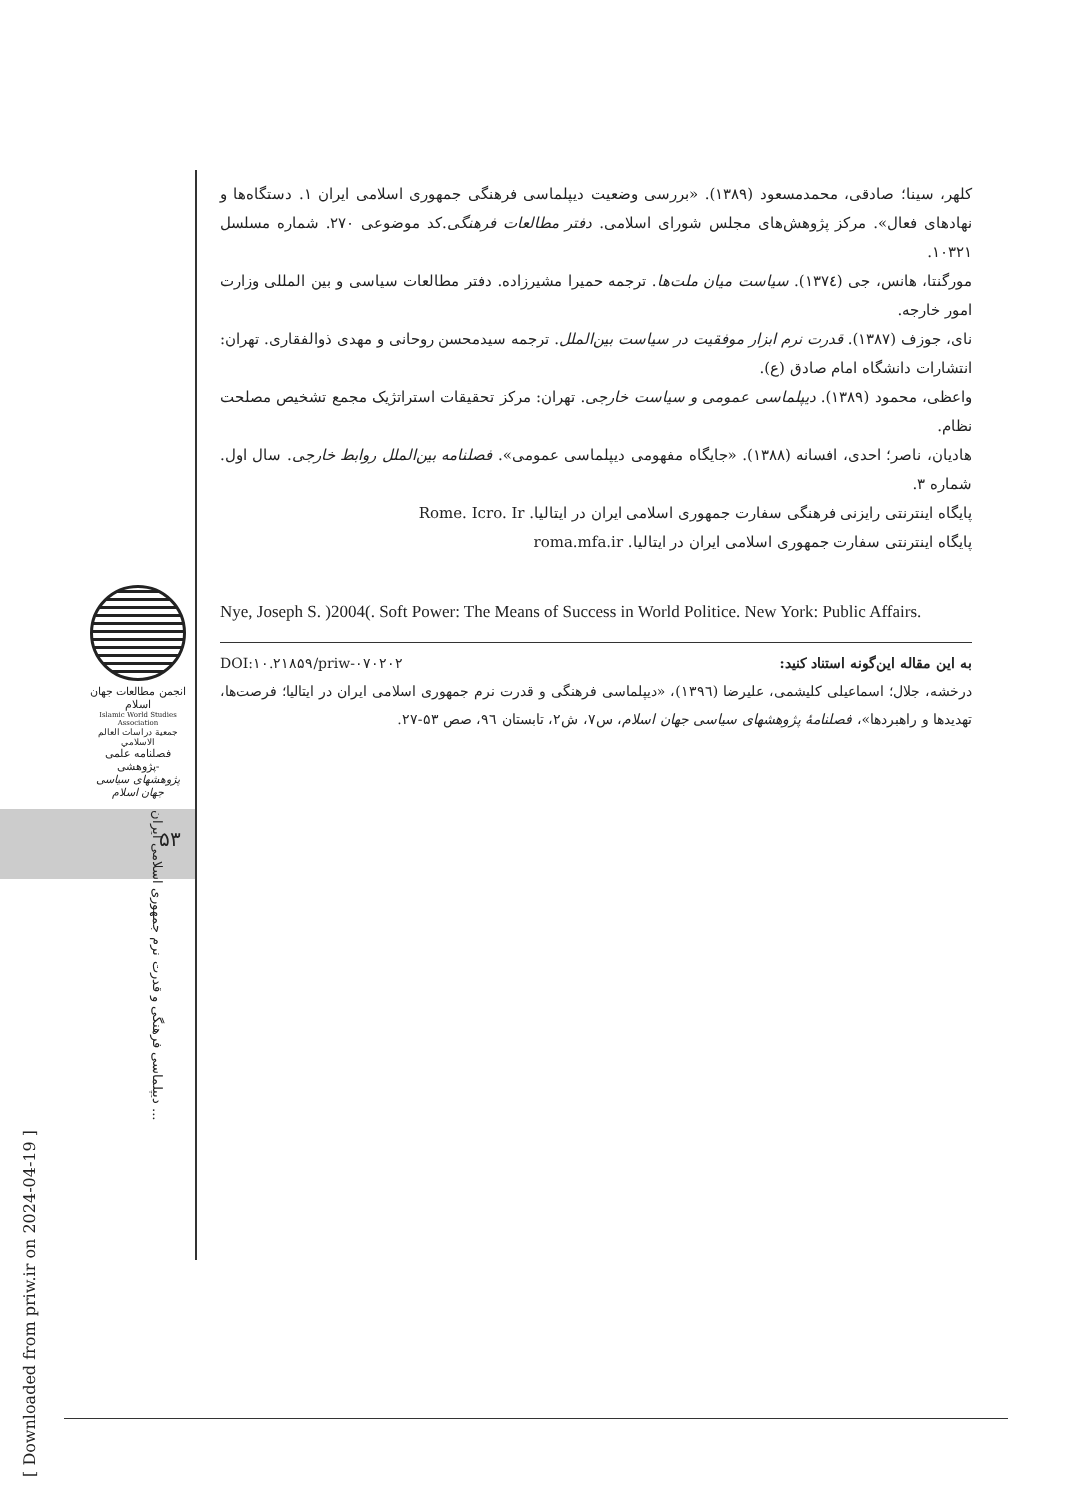کلهر، سینا؛ صادقی، محمدمسعود (۱۳۸۹). «بررسی وضعیت دیپلماسی فرهنگی جمهوری اسلامی ایران ۱. دستگاه‌ها و نهادهای فعال». مرکز پژوهش‌های مجلس شورای اسلامی. دفتر مطالعات فرهنگی.کد موضوعی ۲۷۰. شماره مسلسل ۱۰۳۲۱.
مورگنتا، هانس، جی (۱۳۷٤). سیاست میان ملت‌ها. ترجمه حمیرا مشیرزاده. دفتر مطالعات سیاسی و بین المللی وزارت امور خارجه.
نای، جوزف (۱۳۸۷). قدرت نرم ابزار موفقیت در سیاست بین‌الملل. ترجمه سیدمحسن روحانی و مهدی ذوالفقاری. تهران: انتشارات دانشگاه امام صادق (ع).
واعظی، محمود (۱۳۸۹). دیپلماسی عمومی و سیاست خارجی. تهران: مرکز تحقیقات استراتژیک مجمع تشخیص مصلحت نظام.
هادیان، ناصر؛ احدی، افسانه (۱۳۸۸). «جایگاه مفهومی دیپلماسی عمومی». فصلنامه بین‌الملل روابط خارجی. سال اول. شماره ۳.
پایگاه اینترنتی رایزنی فرهنگی سفارت جمهوری اسلامی ایران در ایتالیا. Rome. Icro. Ir
پایگاه اینترنتی سفارت جمهوری اسلامی ایران در ایتالیا. roma.mfa.ir
Nye, Joseph S. )2004(. Soft Power: The Means of Success in World Politice. New York: Public Affairs.
به این مقاله این‌گونه استناد کنید: DOI:۱۰.۲۱۸۵۹/priw-۰۷۰۲۰۲
درخشه، جلال؛ اسماعیلی کلیشمی، علیرضا (۱۳۹٦)، «دیپلماسی فرهنگی و قدرت نرم جمهوری اسلامی ایران در ایتالیا؛ فرصت‌ها، تهدیدها و راهبردها»، فصلنامهٔ پژوهشهای سیاسی جهان اسلام، س۷، ش۲، تابستان ۹٦، صص ۵۳-۲۷.
انجمن مطالعات جهان اسلام
Islamic World Studies Association
جمعية دراسات العالم الاسلامي
فصلنامه علمی -پژوهشی
پژوهشهای سیاسی جهان اسلام
۵۳
دیپلماسی فرهنگی و قدرت نرم جمهوری اسلامی ایران ...
[ Downloaded from priw.ir on 2024-04-19 ]